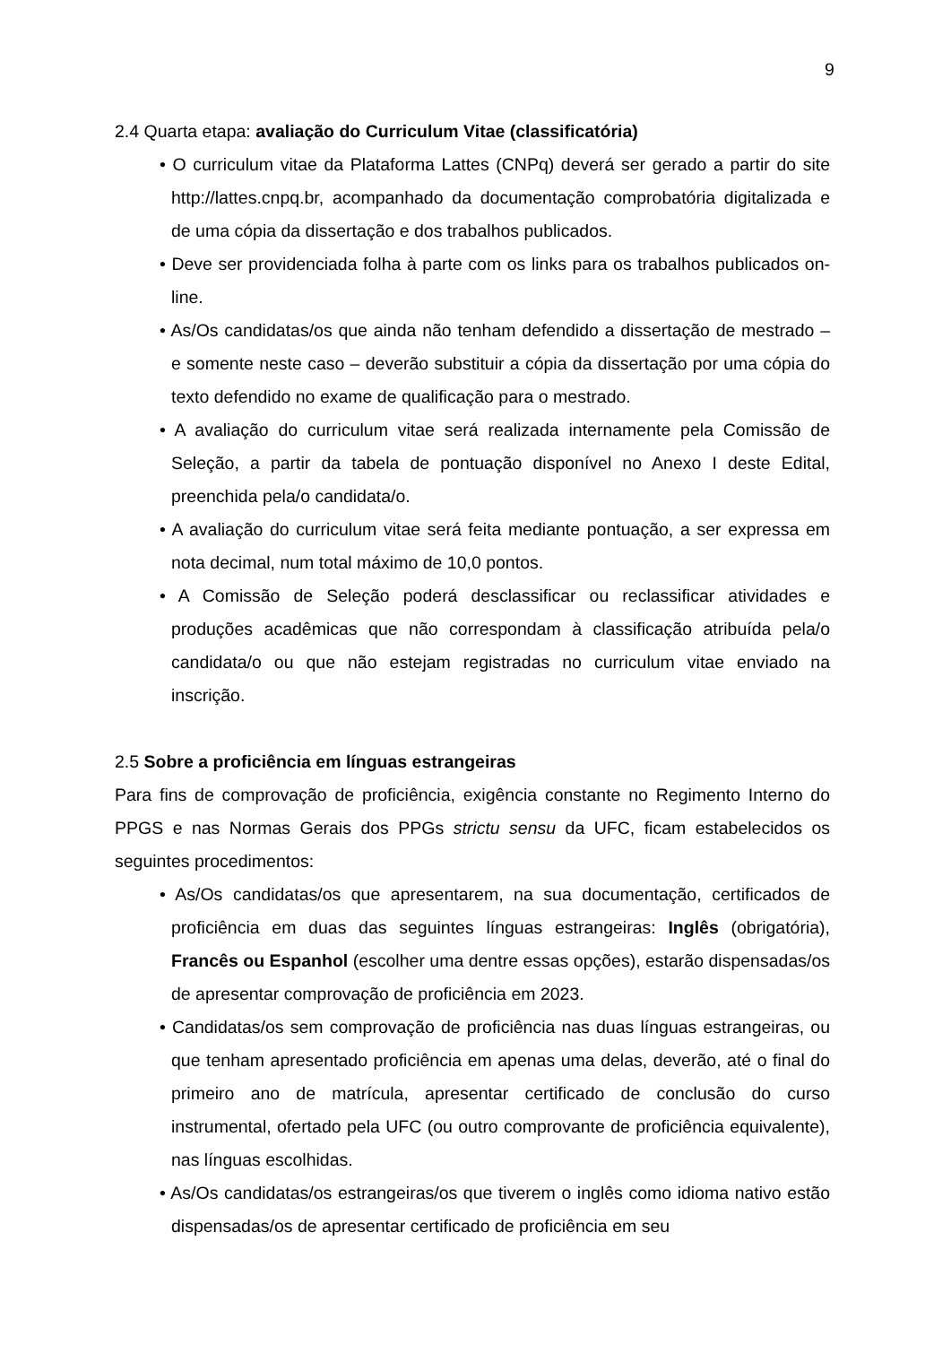9
2.4 Quarta etapa: avaliação do Curriculum Vitae (classificatória)
• O curriculum vitae da Plataforma Lattes (CNPq) deverá ser gerado a partir do site http://lattes.cnpq.br, acompanhado da documentação comprobatória digitalizada e de uma cópia da dissertação e dos trabalhos publicados.
• Deve ser providenciada folha à parte com os links para os trabalhos publicados on-line.
• As/Os candidatas/os que ainda não tenham defendido a dissertação de mestrado – e somente neste caso – deverão substituir a cópia da dissertação por uma cópia do texto defendido no exame de qualificação para o mestrado.
• A avaliação do curriculum vitae será realizada internamente pela Comissão de Seleção, a partir da tabela de pontuação disponível no Anexo I deste Edital, preenchida pela/o candidata/o.
• A avaliação do curriculum vitae será feita mediante pontuação, a ser expressa em nota decimal, num total máximo de 10,0 pontos.
• A Comissão de Seleção poderá desclassificar ou reclassificar atividades e produções acadêmicas que não correspondam à classificação atribuída pela/o candidata/o ou que não estejam registradas no curriculum vitae enviado na inscrição.
2.5 Sobre a proficiência em línguas estrangeiras
Para fins de comprovação de proficiência, exigência constante no Regimento Interno do PPGS e nas Normas Gerais dos PPGs strictu sensu da UFC, ficam estabelecidos os seguintes procedimentos:
• As/Os candidatas/os que apresentarem, na sua documentação, certificados de proficiência em duas das seguintes línguas estrangeiras: Inglês (obrigatória), Francês ou Espanhol (escolher uma dentre essas opções), estarão dispensadas/os de apresentar comprovação de proficiência em 2023.
• Candidatas/os sem comprovação de proficiência nas duas línguas estrangeiras, ou que tenham apresentado proficiência em apenas uma delas, deverão, até o final do primeiro ano de matrícula, apresentar certificado de conclusão do curso instrumental, ofertado pela UFC (ou outro comprovante de proficiência equivalente), nas línguas escolhidas.
• As/Os candidatas/os estrangeiras/os que tiverem o inglês como idioma nativo estão dispensadas/os de apresentar certificado de proficiência em seu